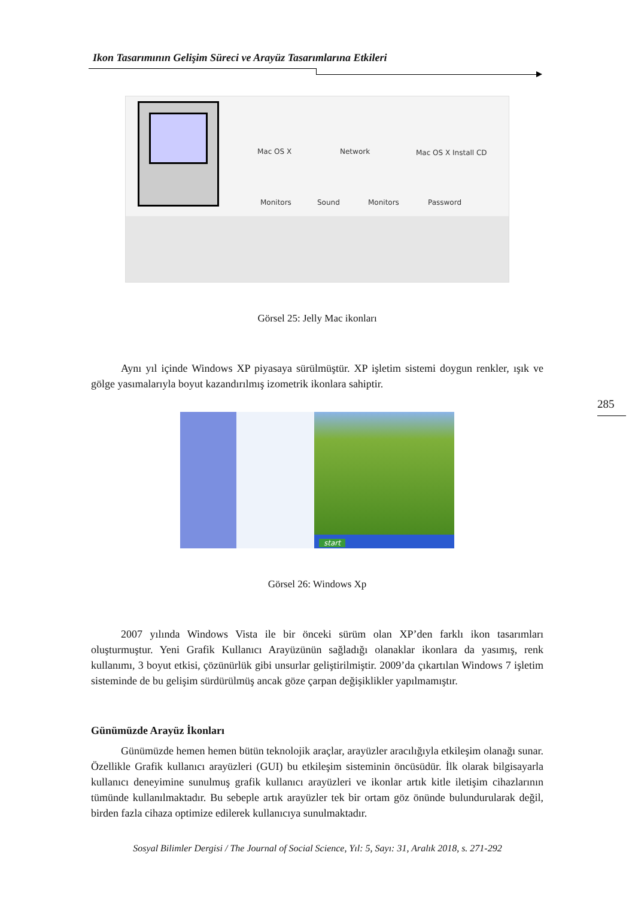Ikon Tasarımının Gelişim Süreci ve Arayüz Tasarımlarına Etkileri
285
Mac OS X Network Mac OS X Install CD
Monitors Sound Monitors Password
Görsel 25: Jelly Mac ikonları
Aynı yıl içinde Windows XP piyasaya sürülmüştür. XP işletim sistemi doygun renkler, ışık ve gölge yasımalarıyla boyut kazandırılmış izometrik ikonlara sahiptir.
start
Görsel 26: Windows Xp
2007 yılında Windows Vista ile bir önceki sürüm olan XP’den farklı ikon tasarımları oluşturmuştur. Yeni Grafik Kullanıcı Arayüzünün sağladığı olanaklar ikonlara da yasımış, renk kullanımı, 3 boyut etkisi, çözünürlük gibi unsurlar geliştirilmiştir. 2009’da çıkartılan Windows 7 işletim sisteminde de bu gelişim sürdürülmüş ancak göze çarpan değişiklikler yapılmamıştır.
Günümüzde Arayüz İkonları
Günümüzde hemen hemen bütün teknolojik araçlar, arayüzler aracılığıyla etkileşim olanağı sunar. Özellikle Grafik kullanıcı arayüzleri (GUI) bu etkileşim sisteminin öncüsüdür. İlk olarak bilgisayarla kullanıcı deneyimine sunulmuş grafik kullanıcı arayüzleri ve ikonlar artık kitle iletişim cihazlarının tümünde kullanılmaktadır. Bu sebeple artık arayüzler tek bir ortam göz önünde bulundurularak değil, birden fazla cihaza optimize edilerek kullanıcıya sunulmaktadır.
Sosyal Bilimler Dergisi / The Journal of Social Science, Yıl: 5, Sayı: 31, Aralık 2018, s. 271-292